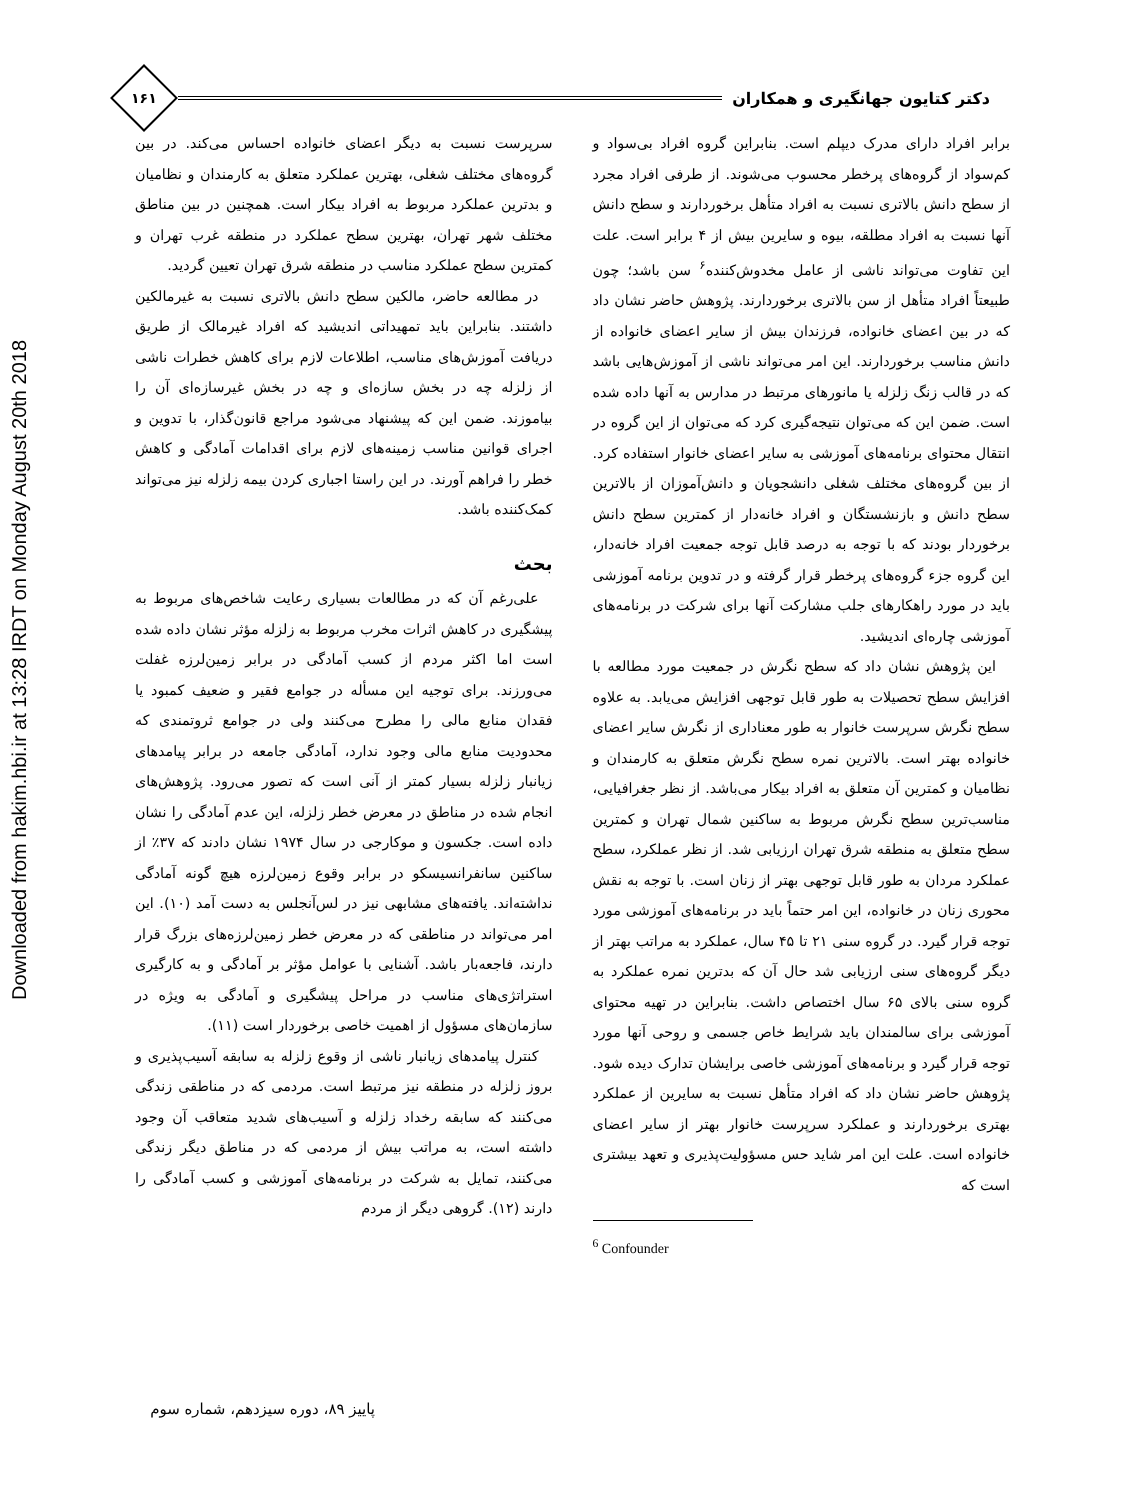Downloaded from hakim.hbi.ir at 13:28 IRDT on Monday August 20th 2018
دکتر کتایون جهانگیری و همکاران
۱۶۱
برابر افراد دارای مدرک دیپلم است. بنابراین گروه افراد بی‌سواد و کم‌سواد از گروه‌های پرخطر محسوب می‌شوند. از طرفی افراد مجرد از سطح دانش بالاتری نسبت به افراد متأهل برخوردارند و سطح دانش آنها نسبت به افراد مطلقه، بیوه و سایرین بیش از ۴ برابر است. علت این تفاوت می‌تواند ناشی از عامل مخدوش‌کننده<sup>۶</sup> سن باشد؛ چون طبیعتاً افراد متأهل از سن بالاتری برخوردارند. پژوهش حاضر نشان داد که در بین اعضای خانواده، فرزندان بیش از سایر اعضای خانواده از دانش مناسب برخوردارند. این امر می‌تواند ناشی از آموزش‌هایی باشد که در قالب زنگ زلزله یا مانورهای مرتبط در مدارس به آنها داده شده است. ضمن این که می‌توان نتیجه‌گیری کرد که می‌توان از این گروه در انتقال محتوای برنامه‌های آموزشی به سایر اعضای خانوار استفاده کرد. از بین گروه‌های مختلف شغلی دانشجویان و دانش‌آموزان از بالاترین سطح دانش و بازنشستگان و افراد خانه‌دار از کمترین سطح دانش برخوردار بودند که با توجه به درصد قابل توجه جمعیت افراد خانه‌دار، این گروه جزء گروه‌های پرخطر قرار گرفته و در تدوین برنامه آموزشی باید در مورد راهکارهای جلب مشارکت آنها برای شرکت در برنامه‌های آموزشی چاره‌ای اندیشید.
این پژوهش نشان داد که سطح نگرش در جمعیت مورد مطالعه با افزایش سطح تحصیلات به طور قابل توجهی افزایش می‌یابد. به علاوه سطح نگرش سرپرست خانوار به طور معناداری از نگرش سایر اعضای خانواده بهتر است. بالاترین نمره سطح نگرش متعلق به کارمندان و نظامیان و کمترین آن متعلق به افراد بیکار می‌باشد. از نظر جغرافیایی، مناسب‌ترین سطح نگرش مربوط به ساکنین شمال تهران و کمترین سطح متعلق به منطقه شرق تهران ارزیابی شد. از نظر عملکرد، سطح عملکرد مردان به طور قابل توجهی بهتر از زنان است. با توجه به نقش محوری زنان در خانواده، این امر حتماً باید در برنامه‌های آموزشی مورد توجه قرار گیرد. در گروه سنی ۲۱ تا ۴۵ سال، عملکرد به مراتب بهتر از دیگر گروه‌های سنی ارزیابی شد حال آن که بدترین نمره عملکرد به گروه سنی بالای ۶۵ سال اختصاص داشت. بنابراین در تهیه محتوای آموزشی برای سالمندان باید شرایط خاص جسمی و روحی آنها مورد توجه قرار گیرد و برنامه‌های آموزشی خاصی برایشان تدارک دیده شود. پژوهش حاضر نشان داد که افراد متأهل نسبت به سایرین از عملکرد بهتری برخوردارند و عملکرد سرپرست خانوار بهتر از سایر اعضای خانواده است. علت این امر شاید حس مسؤولیت‌پذیری و تعهد بیشتری است که
<sup>6</sup> Confounder
سرپرست نسبت به دیگر اعضای خانواده احساس می‌کند. در بین گروه‌های مختلف شغلی، بهترین عملکرد متعلق به کارمندان و نظامیان و بدترین عملکرد مربوط به افراد بیکار است. همچنین در بین مناطق مختلف شهر تهران، بهترین سطح عملکرد در منطقه غرب تهران و کمترین سطح عملکرد مناسب در منطقه شرق تهران تعیین گردید.
در مطالعه حاضر، مالکین سطح دانش بالاتری نسبت به غیرمالکین داشتند. بنابراین باید تمهیداتی اندیشید که افراد غیرمالک از طریق دریافت آموزش‌های مناسب، اطلاعات لازم برای کاهش خطرات ناشی از زلزله چه در بخش سازه‌ای و چه در بخش غیرسازه‌ای آن را بیاموزند. ضمن این که پیشنهاد می‌شود مراجع قانون‌گذار، با تدوین و اجرای قوانین مناسب زمینه‌های لازم برای اقدامات آمادگی و کاهش خطر را فراهم آورند. در این راستا اجباری کردن بیمه زلزله نیز می‌تواند کمک‌کننده باشد.
بحث
علی‌رغم آن که در مطالعات بسیاری رعایت شاخص‌های مربوط به پیشگیری در کاهش اثرات مخرب مربوط به زلزله مؤثر نشان داده شده است اما اکثر مردم از کسب آمادگی در برابر زمین‌لرزه غفلت می‌ورزند. برای توجیه این مسأله در جوامع فقیر و ضعیف کمبود یا فقدان منابع مالی را مطرح می‌کنند ولی در جوامع ثروتمندی که محدودیت منابع مالی وجود ندارد، آمادگی جامعه در برابر پیامدهای زیانبار زلزله بسیار کمتر از آنی است که تصور می‌رود. پژوهش‌های انجام شده در مناطق در معرض خطر زلزله، این عدم آمادگی را نشان داده است. جکسون و موکارجی در سال ۱۹۷۴ نشان دادند که ۳۷٪ از ساکنین سانفرانسیسکو در برابر وقوع زمین‌لرزه هیچ گونه آمادگی نداشته‌اند. یافته‌های مشابهی نیز در لس‌آنجلس به دست آمد (۱۰). این امر می‌تواند در مناطقی که در معرض خطر زمین‌لرزه‌های بزرگ قرار دارند، فاجعه‌بار باشد. آشنایی با عوامل مؤثر بر آمادگی و به کارگیری استراتژی‌های مناسب در مراحل پیشگیری و آمادگی به ویژه در سازمان‌های مسؤول از اهمیت خاصی برخوردار است (۱۱).
کنترل پیامدهای زیانبار ناشی از وقوع زلزله به سابقه آسیب‌پذیری و بروز زلزله در منطقه نیز مرتبط است. مردمی که در مناطقی زندگی می‌کنند که سابقه رخداد زلزله و آسیب‌های شدید متعاقب آن وجود داشته است، به مراتب بیش از مردمی که در مناطق دیگر زندگی می‌کنند، تمایل به شرکت در برنامه‌های آموزشی و کسب آمادگی را دارند (۱۲). گروهی دیگر از مردم
پاییز ۸۹، دوره سیزدهم، شماره سوم